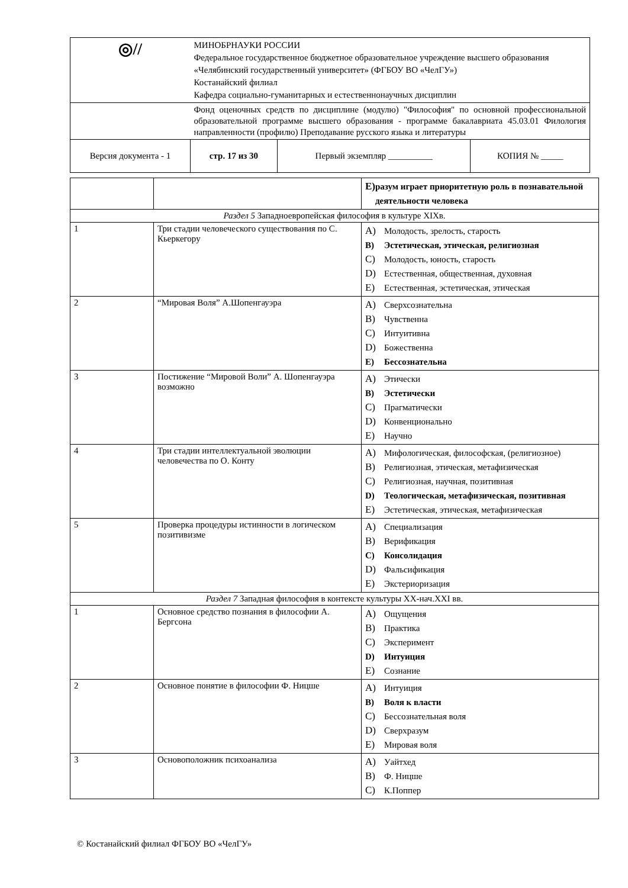| ◎// | МИНОБРНАУКИ РОССИИ Федеральное государственное бюджетное образовательное учреждение высшего образования «Челябинский государственный университет» (ФГБОУ ВО «ЧелГУ») Костанайский филиал Кафедра социально-гуманитарных и естественнонаучных дисциплин | | |
| | Фонд оценочных средств по дисциплине (модулю) "Философия" по основной профессиональной образовательной программе высшего образования - программе бакалавриата 45.03.01 Филология направленности (профилю) Преподавание русского языка и литературы | | |
| Версия документа - 1 | стр. 17 из 30 | Первый экземпляр __________ | КОПИЯ № _____ |
| | | E) разум играет приоритетную роль в познавательной деятельности человека |
| Раздел 5 Западноевропейская философия в культуре XIXв. | | |
| 1 | Три стадии человеческого существования по С. Кьеркегору | A) Молодость, зрелость, старость B) Эстетическая, этическая, религиозная C) Молодость, юность, старость D) Естественная, общественная, духовная E) Естественная, эстетическая, этическая |
| 2 | “Мировая Воля” А.Шопенгауэра | A) Сверхсознательна B) Чувственна C) Интуитивна D) Божественна E) Бессознательна |
| 3 | Постижение “Мировой Воли” А. Шопенгауэра возможно | A) Этически B) Эстетически C) Прагматически D) Конвенционально E) Научно |
| 4 | Три стадии интеллектуальной эволюции человечества по О. Конту | A) Мифологическая, философская, (религиозное) B) Религиозная, этическая, метафизическая C) Религиозная, научная, позитивная D) Теологическая, метафизическая, позитивная E) Эстетическая, этическая, метафизическая |
| 5 | Проверка процедуры истинности в логическом позитивизме | A) Специализация B) Верификация C) Консолидация D) Фальсификация E) Экстериоризация |
| Раздел 7 Западная философия в контексте культуры XX-нач.XXI вв. | | |
| 1 | Основное средство познания в философии А. Бергсона | A) Ощущения B) Практика C) Эксперимент D) Интуиция E) Сознание |
| 2 | Основное понятие в философии Ф. Ницше | A) Интуиция B) Воля к власти C) Бессознательная воля D) Сверхразум E) Мировая воля |
| 3 | Основоположник психоанализа | A) Уайтхед B) Ф. Ницше C) К.Поппер |
© Костанайский филиал ФГБОУ ВО «ЧелГУ»